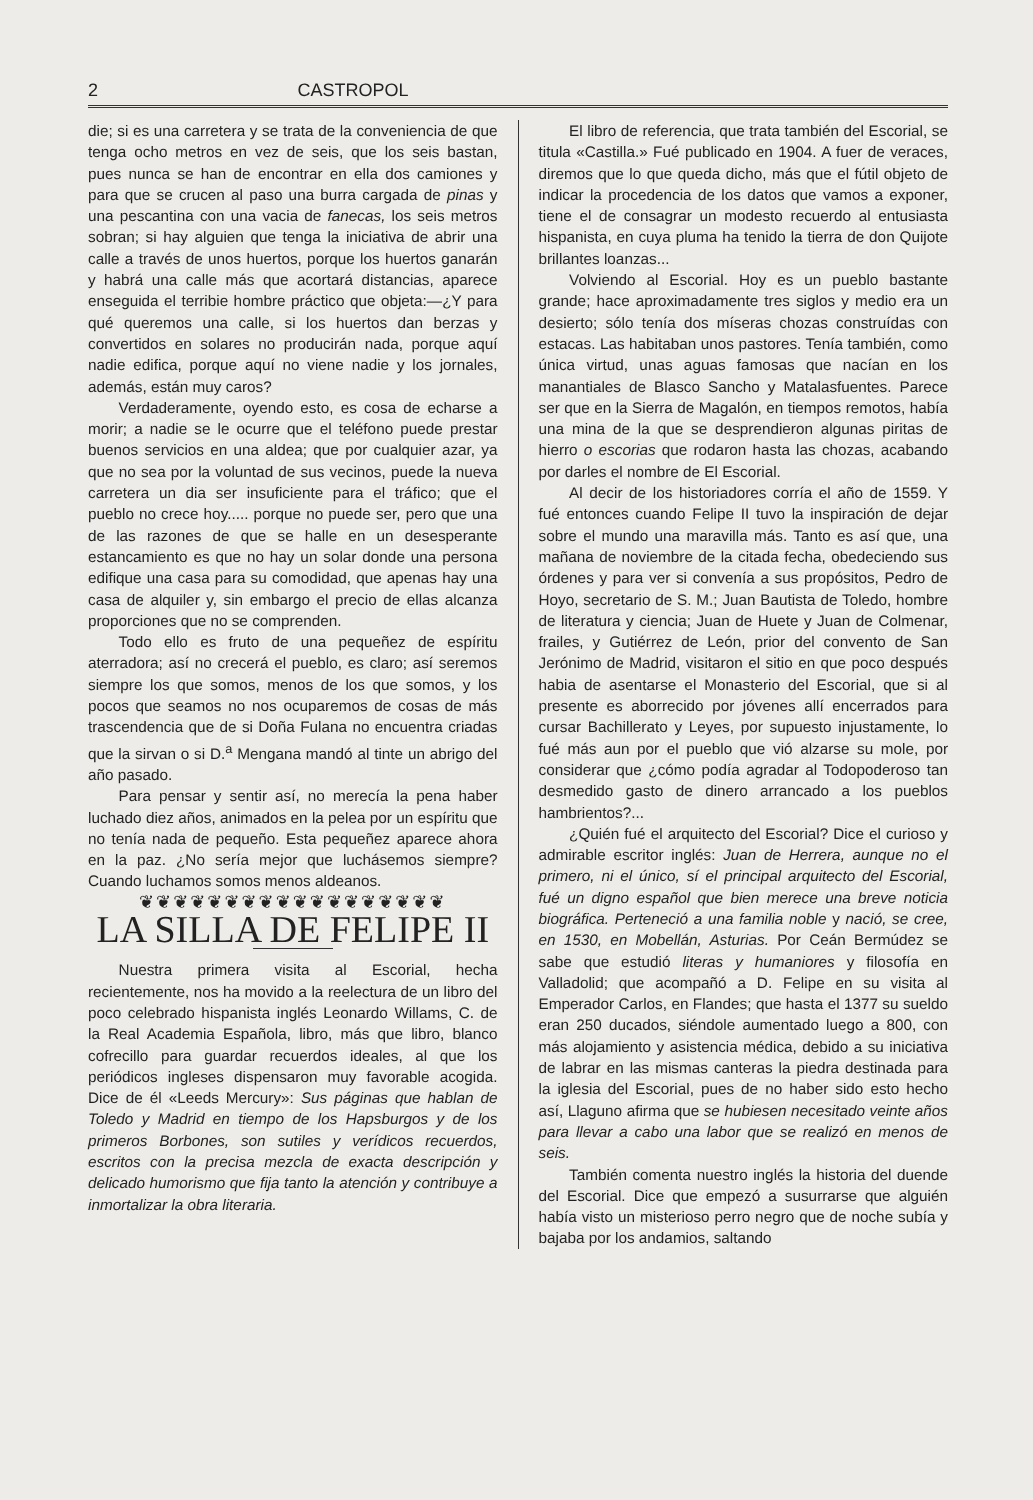2 CASTROPOL
die; si es una carretera y se trata de la conveniencia de que tenga ocho metros en vez de seis, que los seis bastan, pues nunca se han de encontrar en ella dos camiones y para que se crucen al paso una burra cargada de pinas y una pescantina con una vacia de fanecas, los seis metros sobran; si hay alguien que tenga la iniciativa de abrir una calle a través de unos huertos, porque los huertos ganarán y habrá una calle más que acortará distancias, aparece enseguida el terribie hombre práctico que objeta:—¿Y para qué queremos una calle, si los huertos dan berzas y convertidos en solares no producirán nada, porque aquí nadie edifica, porque aquí no viene nadie y los jornales, además, están muy caros?
Verdaderamente, oyendo esto, es cosa de echarse a morir; a nadie se le ocurre que el teléfono puede prestar buenos servicios en una aldea; que por cualquier azar, ya que no sea por la voluntad de sus vecinos, puede la nueva carretera un dia ser insuficiente para el tráfico; que el pueblo no crece hoy..... porque no puede ser, pero que una de las razones de que se halle en un desesperante estancamiento es que no hay un solar donde una persona edifique una casa para su comodidad, que apenas hay una casa de alquiler y, sin embargo el precio de ellas alcanza proporciones que no se comprenden.
Todo ello es fruto de una pequeñez de espíritu aterradora; así no crecerá el pueblo, es claro; así seremos siempre los que somos, menos de los que somos, y los pocos que seamos no nos ocuparemos de cosas de más trascendencia que de si Doña Fulana no encuentra criadas que la sirvan o si D.<sup>a</sup> Mengana mandó al tinte un abrigo del año pasado.
Para pensar y sentir así, no merecía la pena haber luchado diez años, animados en la pelea por un espíritu que no tenía nada de pequeño. Esta pequeñez aparece ahora en la paz. ¿No sería mejor que luchásemos siempre? Cuando luchamos somos menos aldeanos.
❦❦❦❦❦❦❦❦❦❦❦❦❦❦❦❦❦❦
LA SILLA DE FELIPE II
Nuestra primera visita al Escorial, hecha recientemente, nos ha movido a la reelectura de un libro del poco celebrado hispanista inglés Leonardo Willams, C. de la Real Academia Española, libro, más que libro, blanco cofrecillo para guardar recuerdos ideales, al que los periódicos ingleses dispensaron muy favorable acogida. Dice de él «Leeds Mercury»: Sus páginas que hablan de Toledo y Madrid en tiempo de los Hapsburgos y de los primeros Borbones, son sutiles y verídicos recuerdos, escritos con la precisa mezcla de exacta descripción y delicado humorismo que fija tanto la atención y contribuye a inmortalizar la obra literaria.
El libro de referencia, que trata también del Escorial, se titula «Castilla.» Fué publicado en 1904. A fuer de veraces, diremos que lo que queda dicho, más que el fútil objeto de indicar la procedencia de los datos que vamos a exponer, tiene el de consagrar un modesto recuerdo al entusiasta hispanista, en cuya pluma ha tenido la tierra de don Quijote brillantes loanzas...
Volviendo al Escorial. Hoy es un pueblo bastante grande; hace aproximadamente tres siglos y medio era un desierto; sólo tenía dos míseras chozas construídas con estacas. Las habitaban unos pastores. Tenía también, como única virtud, unas aguas famosas que nacían en los manantiales de Blasco Sancho y Matalasfuentes. Parece ser que en la Sierra de Magalón, en tiempos remotos, había una mina de la que se desprendieron algunas piritas de hierro o escorias que rodaron hasta las chozas, acabando por darles el nombre de El Escorial.
Al decir de los historiadores corría el año de 1559. Y fué entonces cuando Felipe II tuvo la inspiración de dejar sobre el mundo una maravilla más. Tanto es así que, una mañana de noviembre de la citada fecha, obedeciendo sus órdenes y para ver si convenía a sus propósitos, Pedro de Hoyo, secretario de S. M.; Juan Bautista de Toledo, hombre de literatura y ciencia; Juan de Huete y Juan de Colmenar, frailes, y Gutiérrez de León, prior del convento de San Jerónimo de Madrid, visitaron el sitio en que poco después habia de asentarse el Monasterio del Escorial, que si al presente es aborrecido por jóvenes allí encerrados para cursar Bachillerato y Leyes, por supuesto injustamente, lo fué más aun por el pueblo que vió alzarse su mole, por considerar que ¿cómo podía agradar al Todopoderoso tan desmedido gasto de dinero arrancado a los pueblos hambrientos?...
¿Quién fué el arquitecto del Escorial? Dice el curioso y admirable escritor inglés: Juan de Herrera, aunque no el primero, ni el único, sí el principal arquitecto del Escorial, fué un digno español que bien merece una breve noticia biográfica. Perteneció a una familia noble y nació, se cree, en 1530, en Mobellán, Asturias. Por Ceán Bermúdez se sabe que estudió literas y humaniores y filosofía en Valladolid; que acompañó a D. Felipe en su visita al Emperador Carlos, en Flandes; que hasta el 1377 su sueldo eran 250 ducados, siéndole aumentado luego a 800, con más alojamiento y asistencia médica, debido a su iniciativa de labrar en las mismas canteras la piedra destinada para la iglesia del Escorial, pues de no haber sido esto hecho así, Llaguno afirma que se hubiesen necesitado veinte años para llevar a cabo una labor que se realizó en menos de seis.
También comenta nuestro inglés la historia del duende del Escorial. Dice que empezó a susurrarse que alguién había visto un misterioso perro negro que de noche subía y bajaba por los andamios, saltando